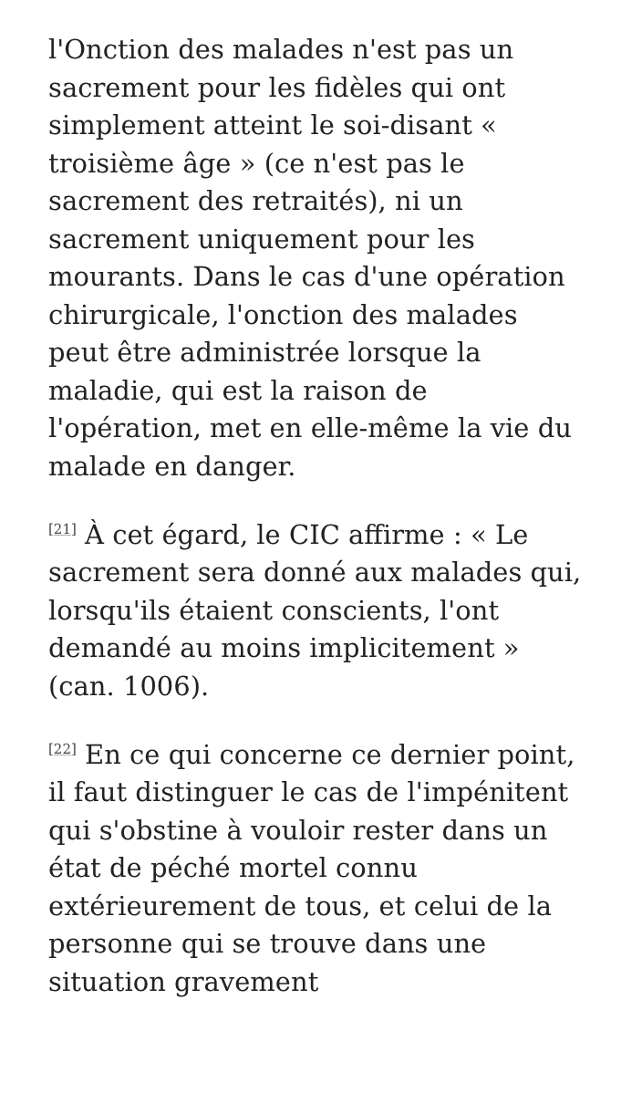l'Onction des malades n'est pas un sacrement pour les fidèles qui ont simplement atteint le soi-disant « troisième âge » (ce n'est pas le sacrement des retraités), ni un sacrement uniquement pour les mourants. Dans le cas d'une opération chirurgicale, l'onction des malades peut être administrée lorsque la maladie, qui est la raison de l'opération, met en elle-même la vie du malade en danger.
<sup>[21]</sup> À cet égard, le CIC affirme : « Le sacrement sera donné aux malades qui, lorsqu'ils étaient conscients, l'ont demandé au moins implicitement » (can. 1006).
<sup>[22]</sup> En ce qui concerne ce dernier point, il faut distinguer le cas de l'impénitent qui s'obstine à vouloir rester dans un état de péché mortel connu extérieurement de tous, et celui de la personne qui se trouve dans une situation gravement